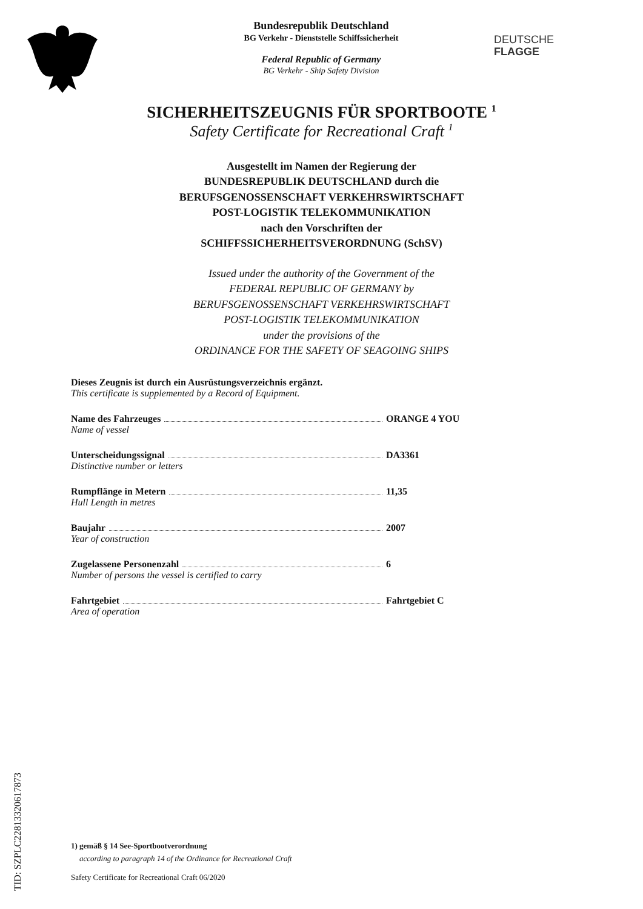Bundesrepublik Deutschland
BG Verkehr - Dienststelle Schiffssicherheit
Federal Republic of Germany
BG Verkehr - Ship Safety Division
DEUTSCHE
FLAGGE
SICHERHEITSZEUGNIS FÜR SPORTBOOTE <sup>1</sup>
Safety Certificate for Recreational Craft <sup>1</sup>
Ausgestellt im Namen der Regierung der
BUNDESREPUBLIK DEUTSCHLAND durch die
BERUFSGENOSSENSCHAFT VERKEHRSWIRTSCHAFT
POST-LOGISTIK TELEKOMMUNIKATION
nach den Vorschriften der
SCHIFFSSICHERHEITSVERORDNUNG (SchSV)
Issued under the authority of the Government of the
FEDERAL REPUBLIC OF GERMANY by
BERUFSGENOSSENSCHAFT VERKEHRSWIRTSCHAFT
POST-LOGISTIK TELEKOMMUNIKATION
under the provisions of the
ORDINANCE FOR THE SAFETY OF SEAGOING SHIPS
Dieses Zeugnis ist durch ein Ausrüstungsverzeichnis ergänzt.
This certificate is supplemented by a Record of Equipment.
Name des Fahrzeuges ORANGE 4 YOU
Name of vessel
Unterscheidungssignal DA3361
Distinctive number or letters
Rumpflänge in Metern 11,35
Hull Length in metres
Baujahr 2007
Year of construction
Zugelassene Personenzahl 6
Number of persons the vessel is certified to carry
Fahrtgebiet Fahrtgebiet C
Area of operation
1) gemäß § 14 See-Sportbootverordnung
according to paragraph 14 of the Ordinance for Recreational Craft
Safety Certificate for Recreational Craft 06/2020
TID: SZPLC22813320617873